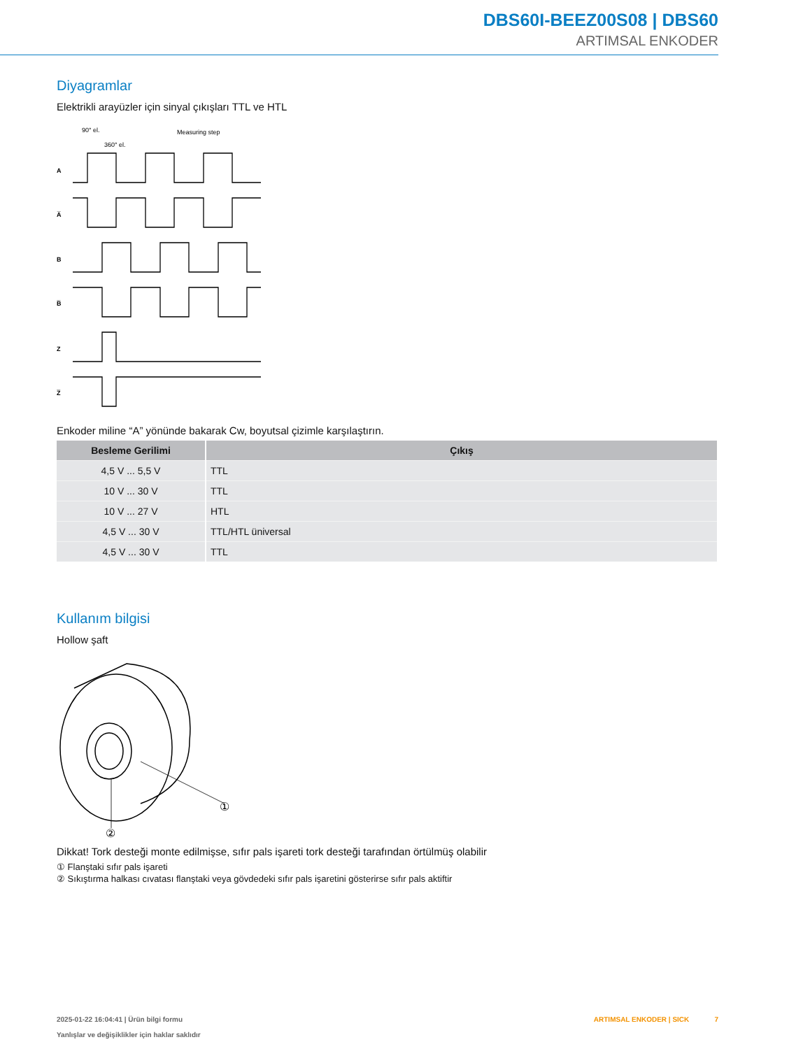DBS60I-BEEZ00S08 | DBS60
ARTIMSAL ENKODER
Diyagramlar
Elektrikli arayüzler için sinyal çıkışları TTL ve HTL
90° el.
360° el.
Measuring step
A
A̅
B
B̅
Z
Z̅
Enkoder miline “A” yönünde bakarak Cw, boyutsal çizimle karşılaştırın.
| Besleme Gerilimi | Çıkış |
| --- | --- |
| 4,5 V ... 5,5 V | TTL |
| 10 V ... 30 V | TTL |
| 10 V ... 27 V | HTL |
| 4,5 V ... 30 V | TTL/HTL üniversal |
| 4,5 V ... 30 V | TTL |
Kullanım bilgisi
Hollow şaft
①
②
Dikkat! Tork desteği monte edilmişse, sıfır pals işareti tork desteği tarafından örtülmüş olabilir
① Flanştaki sıfır pals işareti
② Sıkıştırma halkası cıvatası flanştaki veya gövdedeki sıfır pals işaretini gösterirse sıfır pals aktiftir
2025-01-22 16:04:41 | Ürün bilgi formu
Yanlışlar ve değişiklikler için haklar saklıdır
ARTIMSAL ENKODER | SICK 7